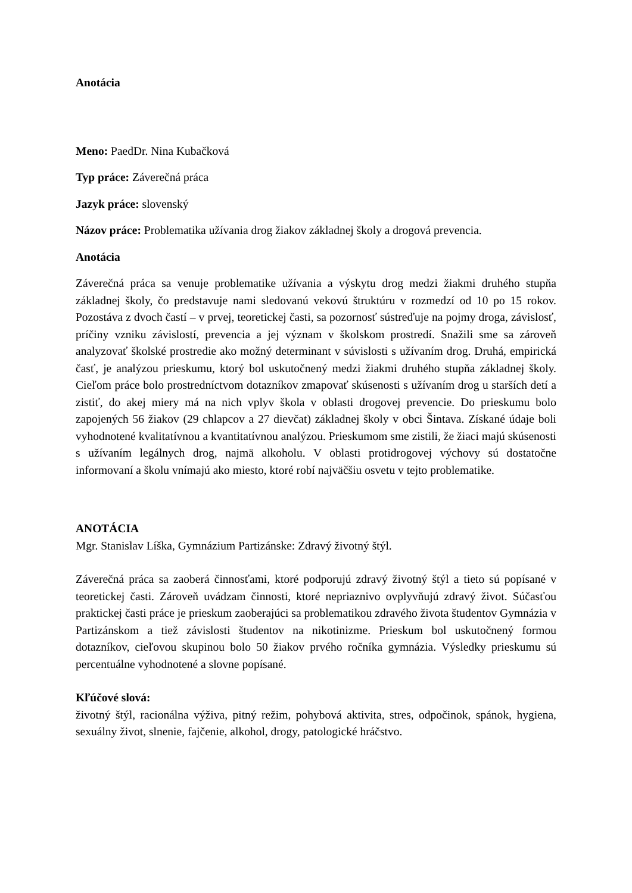Anotácia
Meno: PaedDr. Nina Kubačková
Typ práce: Záverečná práca
Jazyk práce: slovenský
Názov práce: Problematika užívania drog žiakov základnej školy a drogová prevencia.
Anotácia
Záverečná práca sa venuje problematike užívania a výskytu drog medzi žiakmi druhého stupňa základnej školy, čo predstavuje nami sledovanú vekovú štruktúru v rozmedzí od 10 po 15 rokov. Pozostáva z dvoch častí – v prvej, teoretickej časti, sa pozornosť sústreďuje na pojmy droga, závislosť, príčiny vzniku závislostí, prevencia a jej význam v školskom prostredí. Snažili sme sa zároveň analyzovať školské prostredie ako možný determinant v súvislosti s užívaním drog. Druhá, empirická časť, je analýzou prieskumu, ktorý bol uskutočnený medzi žiakmi druhého stupňa základnej školy. Cieľom práce bolo prostredníctvom dotazníkov zmapovať skúsenosti s užívaním drog u starších detí a zistiť, do akej miery má na nich vplyv škola v oblasti drogovej prevencie. Do prieskumu bolo zapojených 56 žiakov (29 chlapcov a 27 dievčat) základnej školy v obci Šintava. Získané údaje boli vyhodnotené kvalitatívnou a kvantitatívnou analýzou. Prieskumom sme zistili, že žiaci majú skúsenosti s užívaním legálnych drog, najmä alkoholu. V oblasti protidrogovej výchovy sú dostatočne informovaní a školu vnímajú ako miesto, ktoré robí najväčšiu osvetu v tejto problematike.
ANOTÁCIA
Mgr. Stanislav Líška, Gymnázium Partizánske: Zdravý životný štýl.
Záverečná práca sa zaoberá činnosťami, ktoré podporujú zdravý životný štýl a tieto sú popísané v teoretickej časti. Zároveň uvádzam činnosti, ktoré nepriaznivo ovplyvňujú zdravý život. Súčasťou praktickej časti práce je prieskum zaoberajúci sa problematikou zdravého života študentov Gymnázia v Partizánskom a tiež závislosti študentov na nikotinizme. Prieskum bol uskutočnený formou dotazníkov, cieľovou skupinou bolo 50 žiakov prvého ročníka gymnázia. Výsledky prieskumu sú percentuálne vyhodnotené a slovne popísané.
Kľúčové slová:
životný štýl, racionálna výživa, pitný režim, pohybová aktivita, stres, odpočinok, spánok, hygiena, sexuálny život, slnenie, fajčenie, alkohol, drogy, patologické hráčstvo.